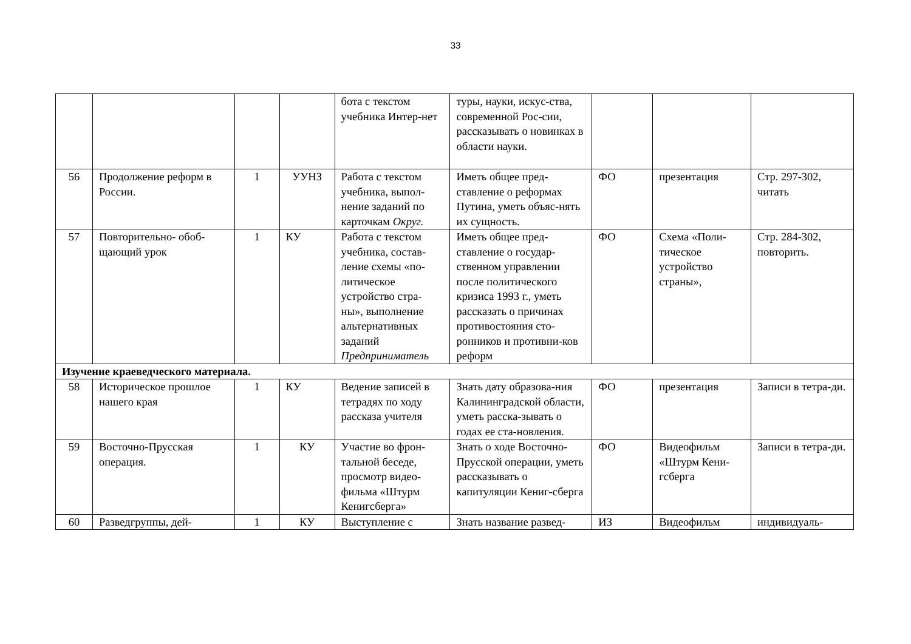33
| | | | | бота с текстом учебника Интер-нет | туры, науки, искус-ства, современной Рос-сии, рассказывать о новинках в области науки. | | | |
| 56 | Продолжение реформ в России. | 1 | УУНЗ | Работа с текстом учебника, выпол-нение заданий по карточкам Округ. | Иметь общее пред-ставление о реформах Путина, уметь объяс-нять их сущность. | ФО | презентация | Стр. 297-302, читать |
| 57 | Повторительно- обоб-щающий урок | 1 | КУ | Работа с текстом учебника, состав-ление схемы «по-литическое устройство стра-ны», выполнение альтернативных заданий Предприниматель | Иметь общее пред-ставление о государ-ственном управлении после политического кризиса 1993 г., уметь рассказать о причинах противостояния сто-ронников и противни-ков реформ | ФО | Схема «Поли-тическое устройство страны», | Стр. 284-302, повторить. |
| Изучение краеведческого материала. | | | | | | | | |
| 58 | Историческое прошлое нашего края | 1 | КУ | Ведение записей в тетрадях по ходу рассказа учителя | Знать дату образова-ния Калининградской области, уметь расска-зывать о годах ее ста-новления. | ФО | презентация | Записи в тетра-ди. |
| 59 | Восточно-Прусская операция. | 1 | КУ | Участие во фрон-тальной беседе, просмотр видео-фильма «Штурм Кенигсберга» | Знать о ходе Восточно-Прусской операции, уметь рассказывать о капитуляции Кениг-сберга | ФО | Видеофильм «Штурм Кени-гсберга | Записи в тетра-ди. |
| 60 | Разведгруппы, дей- | 1 | КУ | Выступление с | Знать название развед- | ИЗ | Видеофильм | индивидуаль- |